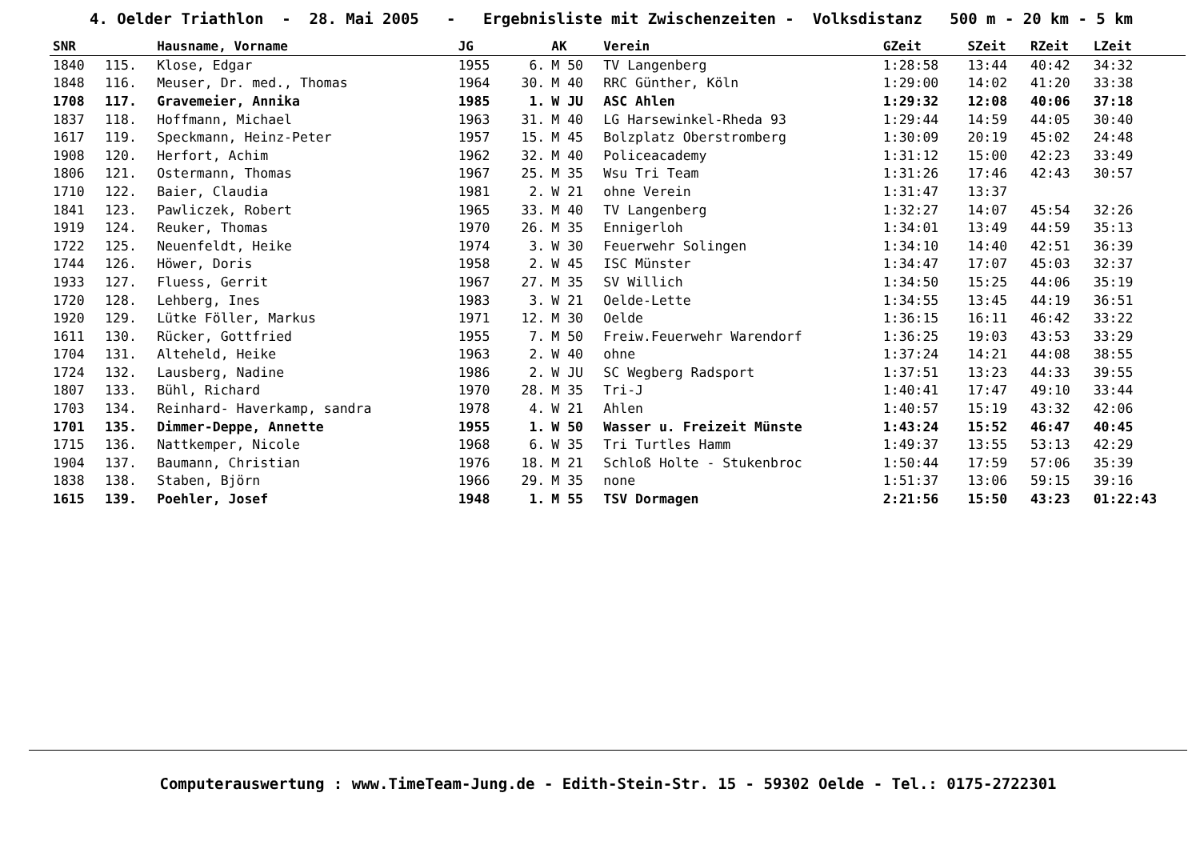4. Oelder Triathlon - 28. Mai 2005 - Ergebnisliste mit Zwischenzeiten - Volksdistanz 500 m - 20 km - 5 km
| SNR | | Hausname, Vorname | JG | | AK | Verein | GZeit | SZeit | RZeit | LZeit |
| --- | --- | --- | --- | --- | --- | --- | --- | --- | --- | --- |
| 1840 | 115. | Klose, Edgar | 1955 | 6. | M 50 | TV Langenberg | 1:28:58 | 13:44 | 40:42 | 34:32 |
| 1848 | 116. | Meuser, Dr. med., Thomas | 1964 | 30. | M 40 | RRC Günther, Köln | 1:29:00 | 14:02 | 41:20 | 33:38 |
| 1708 | 117. | Gravemeier, Annika | 1985 | 1. | W JU | ASC Ahlen | 1:29:32 | 12:08 | 40:06 | 37:18 |
| 1837 | 118. | Hoffmann, Michael | 1963 | 31. | M 40 | LG Harsewinkel-Rheda 93 | 1:29:44 | 14:59 | 44:05 | 30:40 |
| 1617 | 119. | Speckmann, Heinz-Peter | 1957 | 15. | M 45 | Bolzplatz Oberstromberg | 1:30:09 | 20:19 | 45:02 | 24:48 |
| 1908 | 120. | Herfort, Achim | 1962 | 32. | M 40 | Policeacademy | 1:31:12 | 15:00 | 42:23 | 33:49 |
| 1806 | 121. | Ostermann, Thomas | 1967 | 25. | M 35 | Wsu Tri Team | 1:31:26 | 17:46 | 42:43 | 30:57 |
| 1710 | 122. | Baier, Claudia | 1981 | 2. | W 21 | ohne Verein | 1:31:47 | 13:37 | | |
| 1841 | 123. | Pawliczek, Robert | 1965 | 33. | M 40 | TV Langenberg | 1:32:27 | 14:07 | 45:54 | 32:26 |
| 1919 | 124. | Reuker, Thomas | 1970 | 26. | M 35 | Ennigerloh | 1:34:01 | 13:49 | 44:59 | 35:13 |
| 1722 | 125. | Neuenfeldt, Heike | 1974 | 3. | W 30 | Feuerwehr Solingen | 1:34:10 | 14:40 | 42:51 | 36:39 |
| 1744 | 126. | Höwer, Doris | 1958 | 2. | W 45 | ISC Münster | 1:34:47 | 17:07 | 45:03 | 32:37 |
| 1933 | 127. | Fluess, Gerrit | 1967 | 27. | M 35 | SV Willich | 1:34:50 | 15:25 | 44:06 | 35:19 |
| 1720 | 128. | Lehberg, Ines | 1983 | 3. | W 21 | Oelde-Lette | 1:34:55 | 13:45 | 44:19 | 36:51 |
| 1920 | 129. | Lütke Föller, Markus | 1971 | 12. | M 30 | Oelde | 1:36:15 | 16:11 | 46:42 | 33:22 |
| 1611 | 130. | Rücker, Gottfried | 1955 | 7. | M 50 | Freiw.Feuerwehr Warendorf | 1:36:25 | 19:03 | 43:53 | 33:29 |
| 1704 | 131. | Alteheld, Heike | 1963 | 2. | W 40 | ohne | 1:37:24 | 14:21 | 44:08 | 38:55 |
| 1724 | 132. | Lausberg, Nadine | 1986 | 2. | W JU | SC Wegberg Radsport | 1:37:51 | 13:23 | 44:33 | 39:55 |
| 1807 | 133. | Bühl, Richard | 1970 | 28. | M 35 | Tri-J | 1:40:41 | 17:47 | 49:10 | 33:44 |
| 1703 | 134. | Reinhard- Haverkamp, sandra | 1978 | 4. | W 21 | Ahlen | 1:40:57 | 15:19 | 43:32 | 42:06 |
| 1701 | 135. | Dimmer-Deppe, Annette | 1955 | 1. | W 50 | Wasser u. Freizeit Münste | 1:43:24 | 15:52 | 46:47 | 40:45 |
| 1715 | 136. | Nattkemper, Nicole | 1968 | 6. | W 35 | Tri Turtles Hamm | 1:49:37 | 13:55 | 53:13 | 42:29 |
| 1904 | 137. | Baumann, Christian | 1976 | 18. | M 21 | Schloß Holte - Stukenbroc | 1:50:44 | 17:59 | 57:06 | 35:39 |
| 1838 | 138. | Staben, Björn | 1966 | 29. | M 35 | none | 1:51:37 | 13:06 | 59:15 | 39:16 |
| 1615 | 139. | Poehler, Josef | 1948 | 1. | M 55 | TSV Dormagen | 2:21:56 | 15:50 | 43:23 | 01:22:43 |
Computerauswertung : www.TimeTeam-Jung.de - Edith-Stein-Str. 15 - 59302 Oelde - Tel.: 0175-2722301